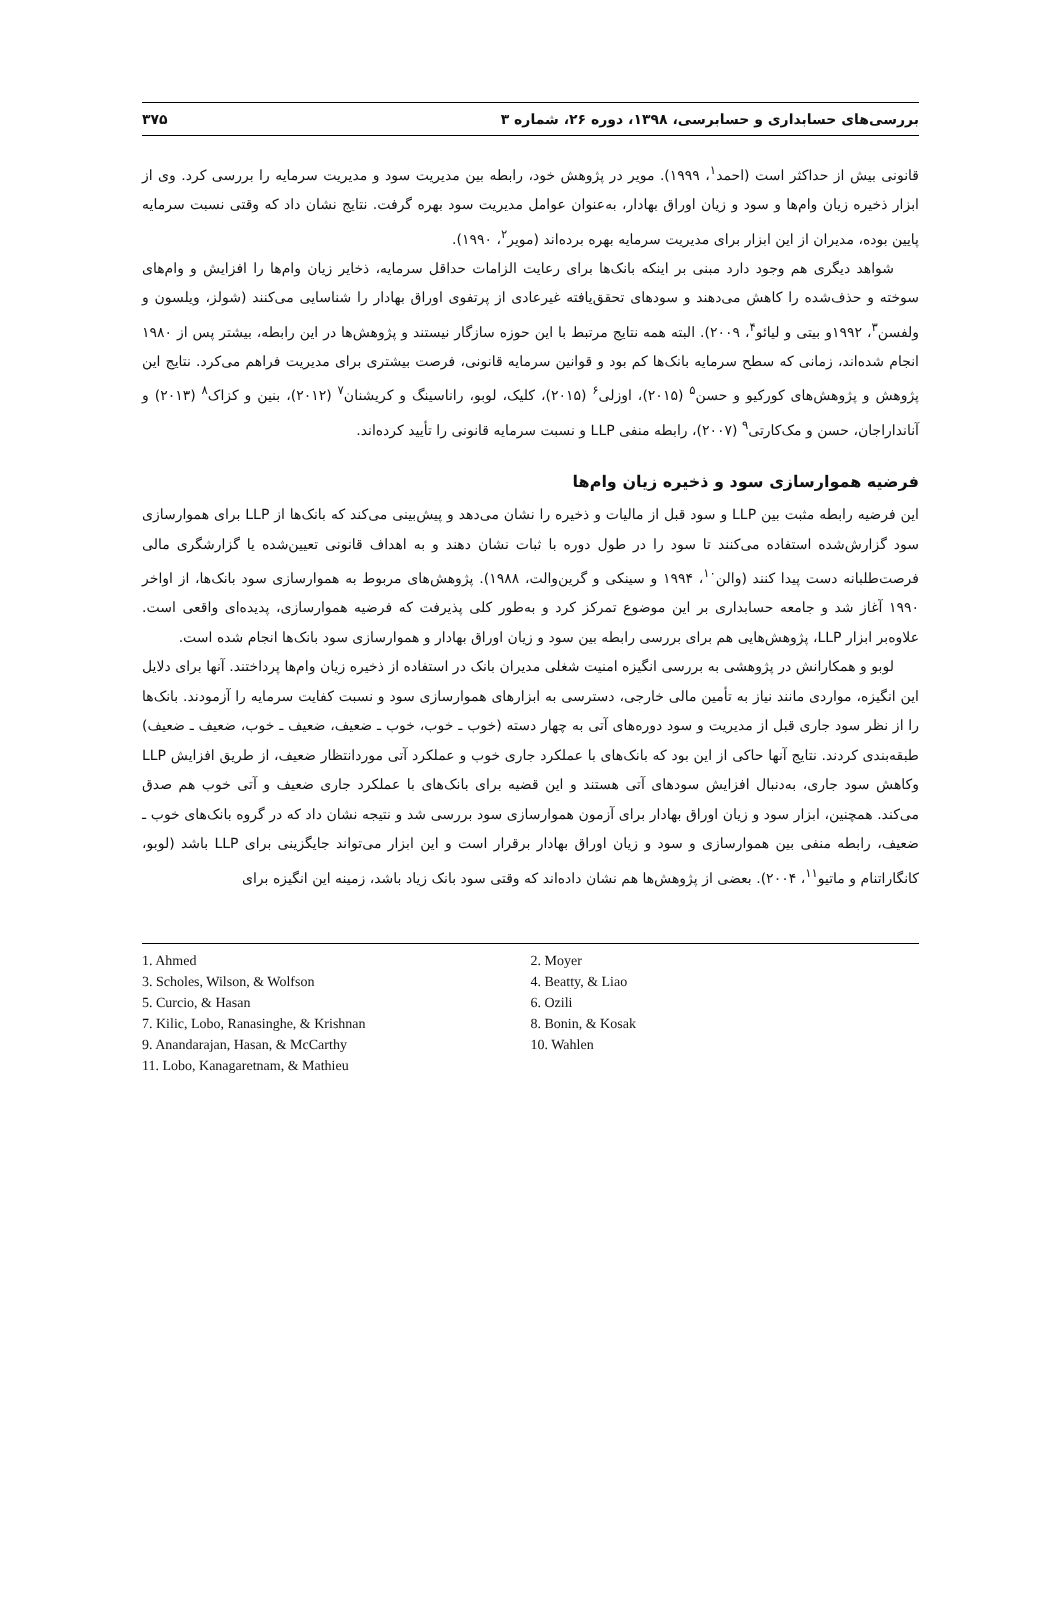بررسی‌های حسابداری و حسابرسی، ۱۳۹۸، دوره ۲۶، شماره ۳ ۳۷۵
قانونی بیش از حداکثر است (احمد<sup>۱</sup>، ۱۹۹۹). مویر در پژوهش خود، رابطه بین مدیریت سود و مدیریت سرمایه را بررسی کرد. وی از ابزار ذخیره زیان وام‌ها و سود و زیان اوراق بهادار، به‌عنوان عوامل مدیریت سود بهره گرفت. نتایج نشان داد که وقتی نسبت سرمایه پایین بوده، مدیران از این ابزار برای مدیریت سرمایه بهره برده‌اند (مویر<sup>۲</sup>، ۱۹۹۰).
شواهد دیگری هم وجود دارد مبنی بر اینکه بانک‌ها برای رعایت الزامات حداقل سرمایه، ذخایر زیان وام‌ها را افزایش و وام‌های سوخته و حذف‌شده را کاهش می‌دهند و سودهای تحقق‌یافته غیرعادی از پرتفوی اوراق بهادار را شناسایی می‌کنند (شولز، ویلسون و ولفسن<sup>۳</sup>، ۱۹۹۲و بیتی و لیائو<sup>۴</sup>، ۲۰۰۹). البته همه نتایج مرتبط با این حوزه سازگار نیستند و پژوهش‌ها در این رابطه، بیشتر پس از ۱۹۸۰ انجام شده‌اند، زمانی که سطح سرمایه بانک‌ها کم بود و قوانین سرمایه قانونی، فرصت بیشتری برای مدیریت فراهم می‌کرد. نتایج این پژوهش و پژوهش‌های کورکیو و حسن<sup>۵</sup> (۲۰۱۵)، اوزلی<sup>۶</sup> (۲۰۱۵)، کلیک، لوبو، راناسینگ و کریشنان<sup>۷</sup> (۲۰۱۲)، بنین و کزاک<sup>۸</sup> (۲۰۱۳) و آنانداراجان، حسن و مک‌کارتی<sup>۹</sup> (۲۰۰۷)، رابطه منفی LLP و نسبت سرمایه قانونی را تأیید کرده‌اند.
فرضیه هموارسازی سود و ذخیره زیان وام‌ها
این فرضیه رابطه مثبت بین LLP و سود قبل از مالیات و ذخیره را نشان می‌دهد و پیش‌بینی می‌کند که بانک‌ها از LLP برای هموارسازی سود گزارش‌شده استفاده می‌کنند تا سود را در طول دوره با ثبات نشان دهند و به اهداف قانونی تعیین‌شده یا گزارشگری مالی فرصت‌طلبانه دست پیدا کنند (والن<sup>۱۰</sup>، ۱۹۹۴ و سینکی و گرین‌والت، ۱۹۸۸). پژوهش‌های مربوط به هموارسازی سود بانک‌ها، از اواخر ۱۹۹۰ آغاز شد و جامعه حسابداری بر این موضوع تمرکز کرد و به‌طور کلی پذیرفت که فرضیه هموارسازی، پدیده‌ای واقعی است. علاوه‌بر ابزار LLP، پژوهش‌هایی هم برای بررسی رابطه بین سود و زیان اوراق بهادار و هموارسازی سود بانک‌ها انجام شده است.
لوبو و همکارانش در پژوهشی به بررسی انگیزه امنیت شغلی مدیران بانک در استفاده از ذخیره زیان وام‌ها پرداختند. آنها برای دلایل این انگیزه، مواردی مانند نیاز به تأمین مالی خارجی، دسترسی به ابزارهای هموارسازی سود و نسبت کفایت سرمایه را آزمودند. بانک‌ها را از نظر سود جاری قبل از مدیریت و سود دوره‌های آتی به چهار دسته (خوب ـ خوب، خوب ـ ضعیف، ضعیف ـ خوب، ضعیف ـ ضعیف) طبقه‌بندی کردند. نتایج آنها حاکی از این بود که بانک‌های با عملکرد جاری خوب و عملکرد آتی موردانتظار ضعیف، از طریق افزایش LLP وکاهش سود جاری، به‌دنبال افزایش سودهای آتی هستند و این قضیه برای بانک‌های با عملکرد جاری ضعیف و آتی خوب هم صدق می‌کند. همچنین، ابزار سود و زیان اوراق بهادار برای آزمون هموارسازی سود بررسی شد و نتیجه نشان داد که در گروه بانک‌های خوب ـ ضعیف، رابطه منفی بین هموارسازی و سود و زیان اوراق بهادار برقرار است و این ابزار می‌تواند جایگزینی برای LLP باشد (لوبو، کانگاراتنام و ماتیو<sup>۱۱</sup>، ۲۰۰۴). بعضی از پژوهش‌ها هم نشان داده‌اند که وقتی سود بانک زیاد باشد، زمینه این انگیزه برای
1. Ahmed
2. Moyer
3. Scholes, Wilson, & Wolfson
4. Beatty, & Liao
5. Curcio, & Hasan
6. Ozili
7. Kilic, Lobo, Ranasinghe, & Krishnan
8. Bonin, & Kosak
9. Anandarajan, Hasan, & McCarthy
10. Wahlen
11. Lobo, Kanagaretnam, & Mathieu